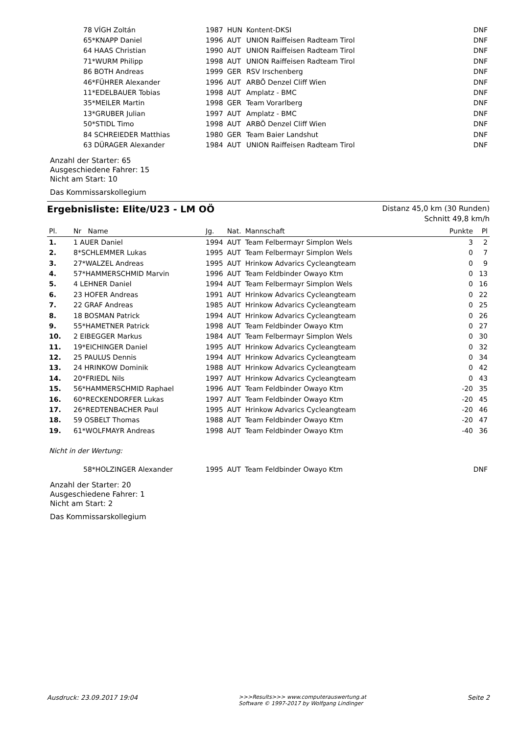| | 78 VÍGH Zoltán | 1987 | HUN | Kontent-DKSI | DNF |
| | 65*KNAPP Daniel | 1996 | AUT | UNION Raiffeisen Radteam Tirol | DNF |
| | 64 HAAS Christian | 1990 | AUT | UNION Raiffeisen Radteam Tirol | DNF |
| | 71*WURM Philipp | 1998 | AUT | UNION Raiffeisen Radteam Tirol | DNF |
| | 86 BOTH Andreas | 1999 | GER | RSV Irschenberg | DNF |
| | 46*FÜHRER Alexander | 1996 | AUT | ARBÖ Denzel Cliff Wien | DNF |
| | 11*EDELBAUER Tobias | 1998 | AUT | Amplatz - BMC | DNF |
| | 35*MEILER Martin | 1998 | GER | Team Vorarlberg | DNF |
| | 13*GRUBER Julian | 1997 | AUT | Amplatz - BMC | DNF |
| | 50*STIDL Timo | 1998 | AUT | ARBÖ Denzel Cliff Wien | DNF |
| | 84 SCHREIEDER Matthias | 1980 | GER | Team Baier Landshut | DNF |
| | 63 DÜRAGER Alexander | 1984 | AUT | UNION Raiffeisen Radteam Tirol | DNF |
Anzahl der Starter: 65
Ausgeschiedene Fahrer: 15
Nicht am Start: 10
Das Kommissarskollegium
Ergebnisliste: Elite/U23 - LM OÖ
Distanz 45,0 km (30 Runden)
Schnitt 49,8 km/h
| Pl. | Nr Name | Jg. | Nat. | Mannschaft | Punkte | Pl |
| --- | --- | --- | --- | --- | --- | --- |
| 1. | 1 AUER Daniel | 1994 | AUT | Team Felbermayr Simplon Wels | 3 | 2 |
| 2. | 8*SCHLEMMER Lukas | 1995 | AUT | Team Felbermayr Simplon Wels | 0 | 7 |
| 3. | 27*WALZEL Andreas | 1995 | AUT | Hrinkow Advarics Cycleangteam | 0 | 9 |
| 4. | 57*HAMMERSCHMID Marvin | 1996 | AUT | Team Feldbinder Owayo Ktm | 0 | 13 |
| 5. | 4 LEHNER Daniel | 1994 | AUT | Team Felbermayr Simplon Wels | 0 | 16 |
| 6. | 23 HOFER Andreas | 1991 | AUT | Hrinkow Advarics Cycleangteam | 0 | 22 |
| 7. | 22 GRAF Andreas | 1985 | AUT | Hrinkow Advarics Cycleangteam | 0 | 25 |
| 8. | 18 BOSMAN Patrick | 1994 | AUT | Hrinkow Advarics Cycleangteam | 0 | 26 |
| 9. | 55*HAMETNER Patrick | 1998 | AUT | Team Feldbinder Owayo Ktm | 0 | 27 |
| 10. | 2 EIBEGGER Markus | 1984 | AUT | Team Felbermayr Simplon Wels | 0 | 30 |
| 11. | 19*EICHINGER Daniel | 1995 | AUT | Hrinkow Advarics Cycleangteam | 0 | 32 |
| 12. | 25 PAULUS Dennis | 1994 | AUT | Hrinkow Advarics Cycleangteam | 0 | 34 |
| 13. | 24 HRINKOW Dominik | 1988 | AUT | Hrinkow Advarics Cycleangteam | 0 | 42 |
| 14. | 20*FRIEDL Nils | 1997 | AUT | Hrinkow Advarics Cycleangteam | 0 | 43 |
| 15. | 56*HAMMERSCHMID Raphael | 1996 | AUT | Team Feldbinder Owayo Ktm | -20 | 35 |
| 16. | 60*RECKENDORFER Lukas | 1997 | AUT | Team Feldbinder Owayo Ktm | -20 | 45 |
| 17. | 26*REDTENBACHER Paul | 1995 | AUT | Hrinkow Advarics Cycleangteam | -20 | 46 |
| 18. | 59 OSBELT Thomas | 1988 | AUT | Team Feldbinder Owayo Ktm | -20 | 47 |
| 19. | 61*WOLFMAYR Andreas | 1998 | AUT | Team Feldbinder Owayo Ktm | -40 | 36 |
Nicht in der Wertung:
| | 58*HOLZINGER Alexander | 1995 | AUT | Team Feldbinder Owayo Ktm | DNF |
Anzahl der Starter: 20
Ausgeschiedene Fahrer: 1
Nicht am Start: 2
Das Kommissarskollegium
Ausdruck: 23.09.2017 19:04 >>>Results>>> www.computerauswertung.at
Software © 1997-2017 by Wolfgang Lindinger Seite 2